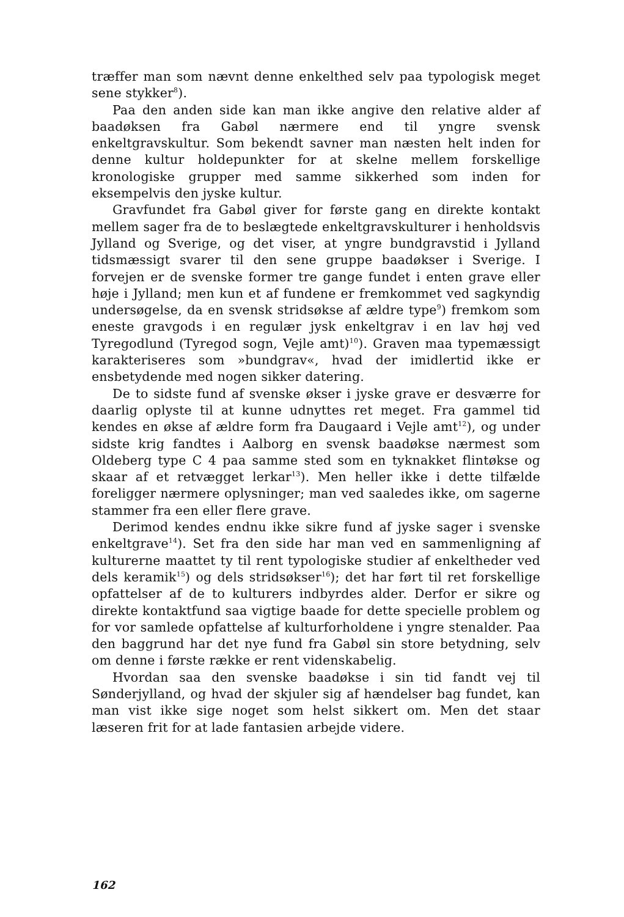træffer man som nævnt denne enkelthed selv paa typologisk meget sene stykker<sup>8</sup>).
Paa den anden side kan man ikke angive den relative alder af baadøksen fra Gabøl nærmere end til yngre svensk enkeltgravskultur. Som bekendt savner man næsten helt inden for denne kultur holdepunkter for at skelne mellem forskellige kronologiske grupper med samme sikkerhed som inden for eksempelvis den jyske kultur.
Gravfundet fra Gabøl giver for første gang en direkte kontakt mellem sager fra de to beslægtede enkeltgravskulturer i henholdsvis Jylland og Sverige, og det viser, at yngre bundgravstid i Jylland tidsmæssigt svarer til den sene gruppe baadøkser i Sverige. I forvejen er de svenske former tre gange fundet i enten grave eller høje i Jylland; men kun et af fundene er fremkommet ved sagkyndig undersøgelse, da en svensk stridsøkse af ældre type<sup>9</sup>) fremkom som eneste gravgods i en regulær jysk enkeltgrav i en lav høj ved Tyregodlund (Tyregod sogn, Vejle amt)<sup>10</sup>). Graven maa typemæssigt karakteriseres som »bundgrav«, hvad der imidlertid ikke er ensbetydende med nogen sikker datering.
De to sidste fund af svenske økser i jyske grave er desværre for daarlig oplyste til at kunne udnyttes ret meget. Fra gammel tid kendes en økse af ældre form fra Daugaard i Vejle amt<sup>12</sup>), og under sidste krig fandtes i Aalborg en svensk baadøkse nærmest som Oldeberg type C 4 paa samme sted som en tyknakket flintøkse og skaar af et retvægget lerkar<sup>13</sup>). Men heller ikke i dette tilfælde foreligger nærmere oplysninger; man ved saaledes ikke, om sagerne stammer fra een eller flere grave.
Derimod kendes endnu ikke sikre fund af jyske sager i svenske enkeltgrave<sup>14</sup>). Set fra den side har man ved en sammenligning af kulturerne maattet ty til rent typologiske studier af enkeltheder ved dels keramik<sup>15</sup>) og dels stridsøkser<sup>16</sup>); det har ført til ret forskellige opfattelser af de to kulturers indbyrdes alder. Derfor er sikre og direkte kontaktfund saa vigtige baade for dette specielle problem og for vor samlede opfattelse af kulturforholdene i yngre stenalder. Paa den baggrund har det nye fund fra Gabøl sin store betydning, selv om denne i første række er rent videnskabelig.
Hvordan saa den svenske baadøkse i sin tid fandt vej til Sønderjylland, og hvad der skjuler sig af hændelser bag fundet, kan man vist ikke sige noget som helst sikkert om. Men det staar læseren frit for at lade fantasien arbejde videre.
162